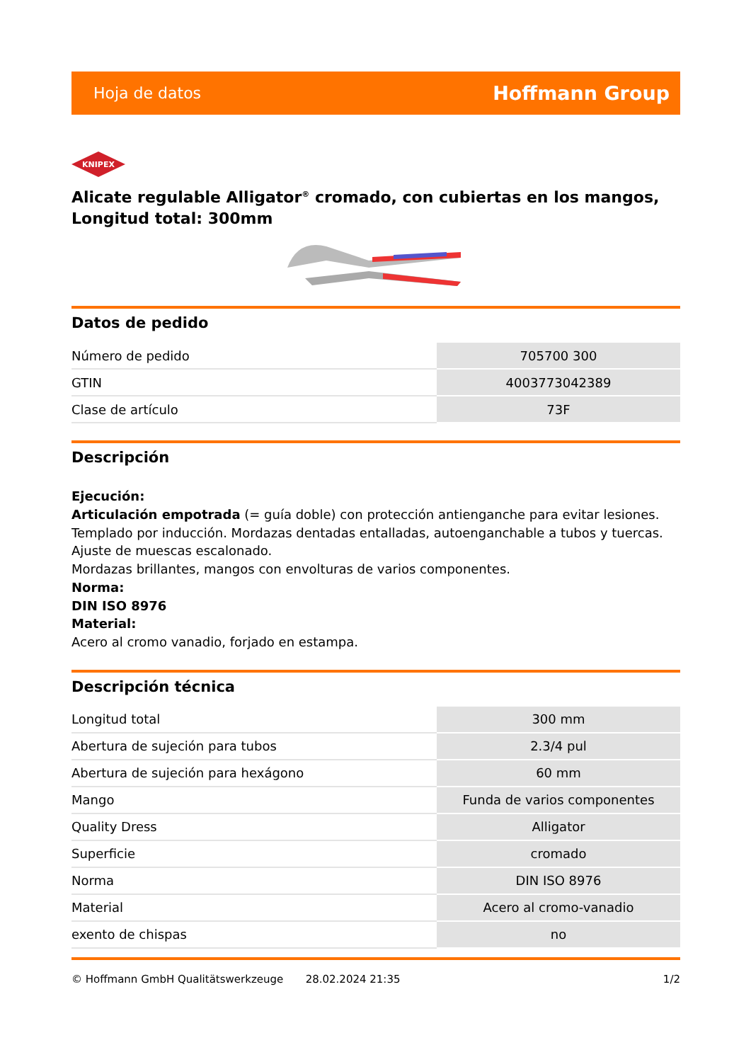Hoja de datos Hoffmann Group
KNIPEX
Alicate regulable Alligator<sup>®</sup> cromado, con cubiertas en los mangos, Longitud total: 300mm
Datos de pedido
| Número de pedido | 705700 300 |
| GTIN | 4003773042389 |
| Clase de artículo | 73F |
Descripción
Ejecución:
Articulación empotrada (= guía doble) con protección antienganche para evitar lesiones.
Templado por inducción. Mordazas dentadas entalladas, autoenganchable a tubos y tuercas.
Ajuste de muescas escalonado.
Mordazas brillantes, mangos con envolturas de varios componentes.
Norma:
DIN ISO 8976
Material:
Acero al cromo vanadio, forjado en estampa.
Descripción técnica
| Longitud total | 300 mm |
| Abertura de sujeción para tubos | 2.3/4 pul |
| Abertura de sujeción para hexágono | 60 mm |
| Mango | Funda de varios componentes |
| Quality Dress | Alligator |
| Superficie | cromado |
| Norma | DIN ISO 8976 |
| Material | Acero al cromo-vanadio |
| exento de chispas | no |
© Hoffmann GmbH Qualitätswerkzeuge 28.02.2024 21:35 1/2